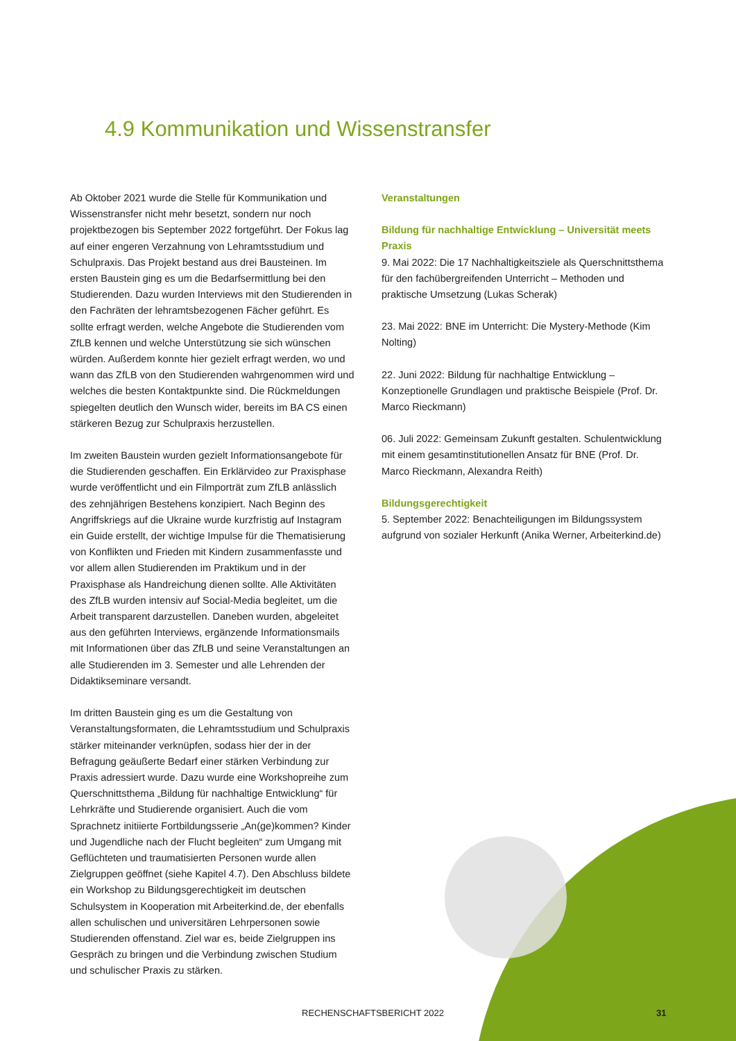4.9 Kommunikation und Wissenstransfer
Ab Oktober 2021 wurde die Stelle für Kommunikation und Wissens­transfer nicht mehr besetzt, sondern nur noch projektbezogen bis September 2022 fortgeführt. Der Fokus lag auf einer engeren Verzahnung von Lehramtsstudium und Schulpraxis. Das Projekt bestand aus drei Bausteinen. Im ersten Baustein ging es um die Bedarfsermittlung bei den Studierenden. Dazu wurden Interviews mit den Studierenden in den Fachräten der lehramtsbezogenen Fächer geführt. Es sollte erfragt werden, welche Angebote die Studierenden vom ZfLB kennen und welche Unterstützung sie sich wünschen würden. Außerdem konnte hier gezielt erfragt werden, wo und wann das ZfLB von den Studierenden wahrgenommen wird und welches die besten Kontaktpunkte sind. Die Rückmeldungen spiegelten deutlich den Wunsch wider, bereits im BA CS einen stärkeren Bezug zur Schulpraxis herzustellen.
Im zweiten Baustein wurden gezielt Informationsangebote für die Studierenden geschaffen. Ein Erklärvideo zur Praxisphase wurde veröffentlicht und ein Filmporträt zum ZfLB anlässlich des zehnjähri­gen Bestehens konzipiert. Nach Beginn des Angriffskriegs auf die Ukraine wurde kurzfristig auf Instagram ein Guide erstellt, der wichtige Impulse für die Thematisierung von Konflikten und Frieden mit Kindern zusammenfasste und vor allem allen Studierenden im Praktikum und in der Praxisphase als Handreichung dienen sollte. Alle Aktivitäten des ZfLB wurden intensiv auf Social-Media begleitet, um die Arbeit transparent darzustellen. Daneben wurden, abgeleitet aus den geführten Interviews, ergänzende Informations­mails mit Informationen über das ZfLB und seine Veranstaltungen an alle Studierenden im 3. Semester und alle Lehrenden der Didaktik­seminare versandt.
Im dritten Baustein ging es um die Gestaltung von Veranstaltungs­formaten, die Lehramtsstudium und Schulpraxis stärker miteinander verknüpfen, sodass hier der in der Befragung geäußerte Bedarf einer stärken Verbindung zur Praxis adressiert wurde. Dazu wurde eine Workshopreihe zum Querschnittsthema „Bildung für nachhaltige Entwicklung“ für Lehrkräfte und Studierende organisiert. Auch die vom Sprachnetz initiierte Fortbildungsserie „An(ge)kommen? Kinder und Jugendliche nach der Flucht begleiten“ zum Umgang mit Geflüchteten und traumatisierten Personen wurde allen Zielgruppen geöffnet (siehe Kapitel 4.7). Den Abschluss bildete ein Workshop zu Bildungsgerechtigkeit im deutschen Schulsystem in Kooperation mit Arbeiterkind.de, der ebenfalls allen schulischen und universitären Lehrpersonen sowie Studierenden offenstand. Ziel war es, beide Zielgruppen ins Gespräch zu bringen und die Verbindung zwischen Studium und schulischer Praxis zu stärken.
Veranstaltungen
Bildung für nachhaltige Entwicklung – Universität meets Praxis
9. Mai 2022: Die 17 Nachhaltigkeitsziele als Querschnittsthema für den fachübergreifenden Unterricht – Methoden und praktische Umsetzung (Lukas Scherak)
23. Mai 2022: BNE im Unterricht: Die Mystery-Methode (Kim Nolting)
22. Juni 2022: Bildung für nachhaltige Entwicklung – Konzeptionelle Grundlagen und praktische Beispiele (Prof. Dr. Marco Rieckmann)
06. Juli 2022: Gemeinsam Zukunft gestalten. Schulentwicklung mit einem gesamtinstitutionellen Ansatz für BNE (Prof. Dr. Marco Rieckmann, Alexandra Reith)
Bildungsgerechtigkeit
5. September 2022: Benachteiligungen im Bildungssystem aufgrund von sozialer Herkunft (Anika Werner, Arbeiterkind.de)
RECHENSCHAFTSBERICHT 2022 31